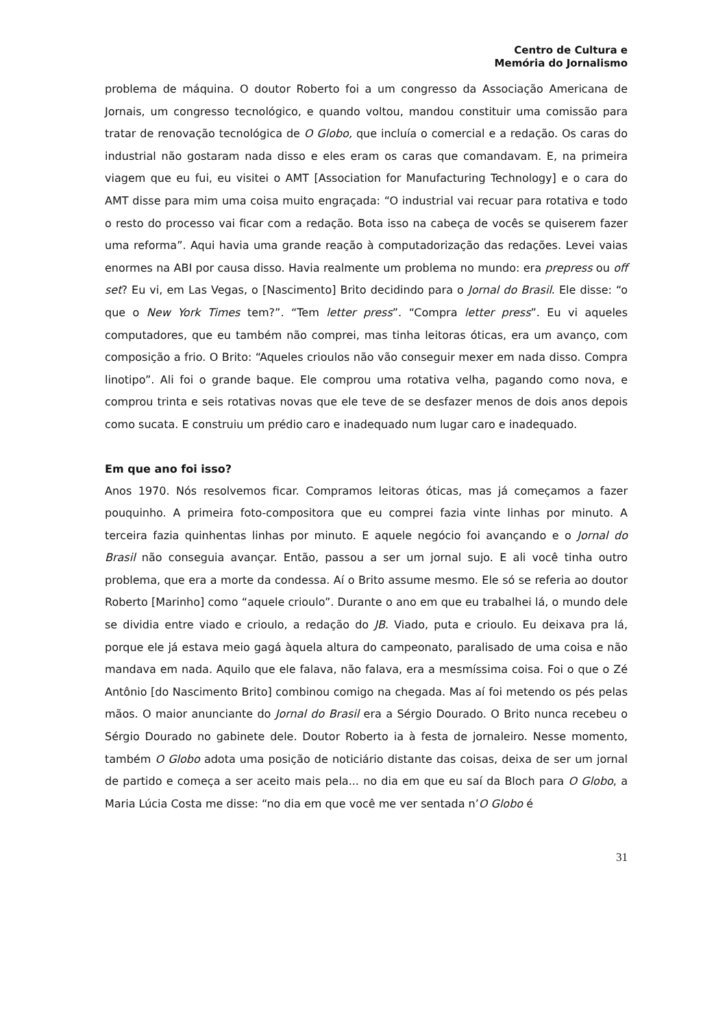Centro de Cultura e
Memória do Jornalismo
problema de máquina. O doutor Roberto foi a um congresso da Associação Americana de Jornais, um congresso tecnológico, e quando voltou, mandou constituir uma comissão para tratar de renovação tecnológica de O Globo, que incluía o comercial e a redação. Os caras do industrial não gostaram nada disso e eles eram os caras que comandavam. E, na primeira viagem que eu fui, eu visitei o AMT [Association for Manufacturing Technology] e o cara do AMT disse para mim uma coisa muito engraçada: “O industrial vai recuar para rotativa e todo o resto do processo vai ficar com a redação. Bota isso na cabeça de vocês se quiserem fazer uma reforma”. Aqui havia uma grande reação à computadorização das redações. Levei vaias enormes na ABI por causa disso. Havia realmente um problema no mundo: era prepress ou off set? Eu vi, em Las Vegas, o [Nascimento] Brito decidindo para o Jornal do Brasil. Ele disse: “o que o New York Times tem?”. “Tem letter press”. “Compra letter press”. Eu vi aqueles computadores, que eu também não comprei, mas tinha leitoras óticas, era um avanço, com composição a frio. O Brito: “Aqueles crioulos não vão conseguir mexer em nada disso. Compra linotipo”. Ali foi o grande baque. Ele comprou uma rotativa velha, pagando como nova, e comprou trinta e seis rotativas novas que ele teve de se desfazer menos de dois anos depois como sucata. E construiu um prédio caro e inadequado num lugar caro e inadequado.
Em que ano foi isso?
Anos 1970. Nós resolvemos ficar. Compramos leitoras óticas, mas já começamos a fazer pouquinho. A primeira foto-compositora que eu comprei fazia vinte linhas por minuto. A terceira fazia quinhentas linhas por minuto. E aquele negócio foi avançando e o Jornal do Brasil não conseguia avançar. Então, passou a ser um jornal sujo. E ali você tinha outro problema, que era a morte da condessa. Aí o Brito assume mesmo. Ele só se referia ao doutor Roberto [Marinho] como “aquele crioulo”. Durante o ano em que eu trabalhei lá, o mundo dele se dividia entre viado e crioulo, a redação do JB. Viado, puta e crioulo. Eu deixava pra lá, porque ele já estava meio gagá àquela altura do campeonato, paralisado de uma coisa e não mandava em nada. Aquilo que ele falava, não falava, era a mesmíssima coisa. Foi o que o Zé Antônio [do Nascimento Brito] combinou comigo na chegada. Mas aí foi metendo os pés pelas mãos. O maior anunciante do Jornal do Brasil era a Sérgio Dourado. O Brito nunca recebeu o Sérgio Dourado no gabinete dele. Doutor Roberto ia à festa de jornaleiro. Nesse momento, também O Globo adota uma posição de noticiário distante das coisas, deixa de ser um jornal de partido e começa a ser aceito mais pela... no dia em que eu saí da Bloch para O Globo, a Maria Lúcia Costa me disse: “no dia em que você me ver sentada n’O Globo é
31